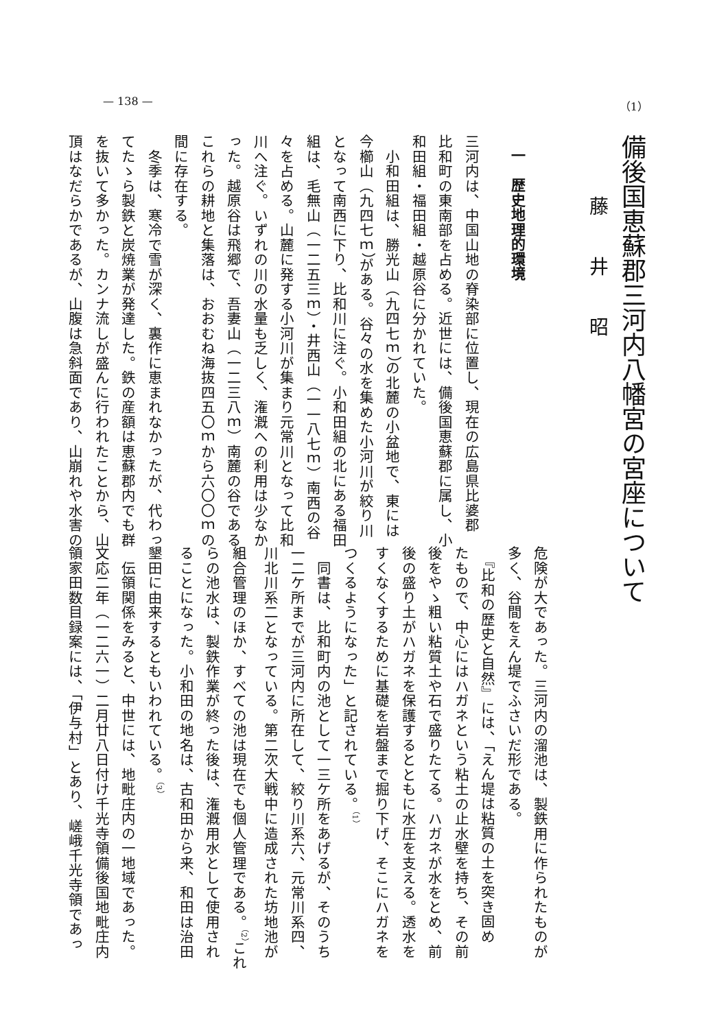— 138 — （1）
備後国恵蘇郡三河内八幡宮の宮座について
藤井昭
一　歴史地理的環境
三河内は、中国山地の脊染部に位置し、現在の広島県比婆郡
比和町の東南部を占める。近世には、備後国恵蘇郡に属し、小
和田組・福田組・越原谷に分かれていた。
　小和田組は、勝光山（九四七ｍ）の北麓の小盆地で、東には
今櫛山（九四七ｍ）がある。谷々の水を集めた小河川が絞り川
となって南西に下り、比和川に注ぐ。小和田組の北にある福田
組は、毛無山（一二五三ｍ）・井西山（一一八七ｍ）南西の谷
々を占める。山麓に発する小河川が集まり元常川となって比和
川へ注ぐ。いずれの川の水量も乏しく、潅漑への利用は少なか
った。越原谷は飛郷で、吾妻山（一二三八ｍ）南麓の谷である。
これらの耕地と集落は、おおむね海抜四五〇ｍから六〇〇ｍの
間に存在する。
　冬季は、寒冷で雪が深く、裏作に恵まれなかったが、代わっ
てたゝら製鉄と炭焼業が発達した。鉄の産額は恵蘇郡内でも群
を抜いて多かった。カンナ流しが盛んに行われたことから、山
頂はなだらかであるが、山腹は急斜面であり、山崩れや水害の
危険が大であった。三河内の溜池は、製鉄用に作られたものが
多く、谷間をえん堤でふさいだ形である。
　『比和の歴史と自然』には、「えん堤は粘質の土を突き固め
たもので、中心にはハガネという粘土の止水壁を持ち、その前
後をやゝ粗い粘質土や石で盛りたてる。ハガネが水をとめ、前
後の盛り土がハガネを保護するとともに水圧を支える。透水を
すくなくするために基礎を岩盤まで掘り下げ、そこにハガネを
つくるようになった」と記されている。<sup>（1）</sup>
　同書は、比和町内の池として一三ケ所をあげるが、そのうち
一二ケ所までが三河内に所在して、絞り川系六、元常川系四、
川北川系二となっている。第二次大戦中に造成された坊地池が
組合管理のほか、すべての池は現在でも個人管理である。<sup>（2）</sup>これ
らの池水は、製鉄作業が終った後は、潅漑用水として使用され
ることになった。小和田の地名は、古和田から来、和田は治田
墾田に由来するともいわれている。<sup>（3）</sup>
　伝領関係をみると、中世には、地毗庄内の一地域であった。
文応二年（一二六一）二月廿八日付け千光寺領備後国地毗庄内
領家田数目録案には、「伊与村」とあり、嵯峨千光寺領であっ